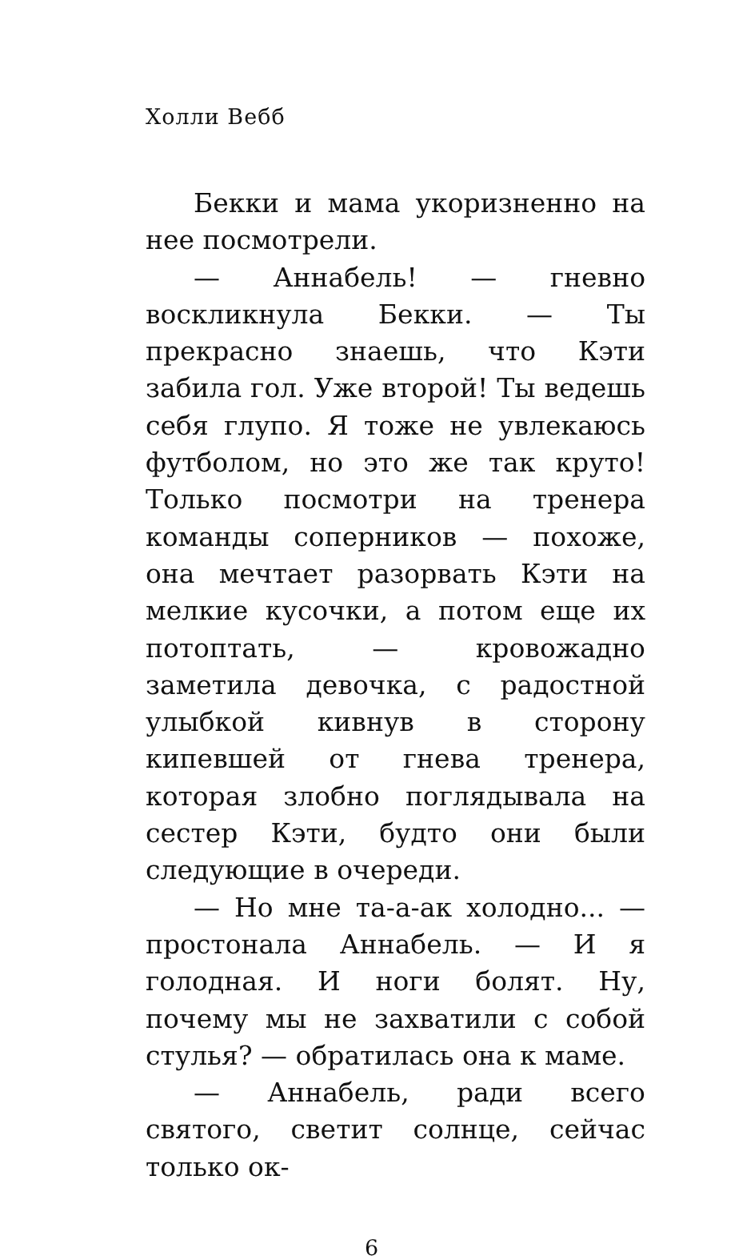Холли Вебб
Бекки и мама укоризненно на нее посмотрели.
— Аннабель! — гневно воскликнула Бекки. — Ты прекрасно знаешь, что Кэти забила гол. Уже второй! Ты ведешь себя глупо. Я тоже не увлекаюсь футболом, но это же так круто! Только посмотри на тренера команды соперников — похоже, она мечтает разорвать Кэти на мелкие кусочки, а потом еще их потоптать, — кровожадно заметила девочка, с радостной улыбкой кивнув в сторону кипевшей от гнева тренера, которая злобно поглядывала на сестер Кэти, будто они были следующие в очереди.
— Но мне та-а-ак холодно... — простонала Аннабель. — И я голодная. И ноги болят. Ну, почему мы не захватили с собой стулья? — обратилась она к маме.
— Аннабель, ради всего святого, светит солнце, сейчас только ок-
6